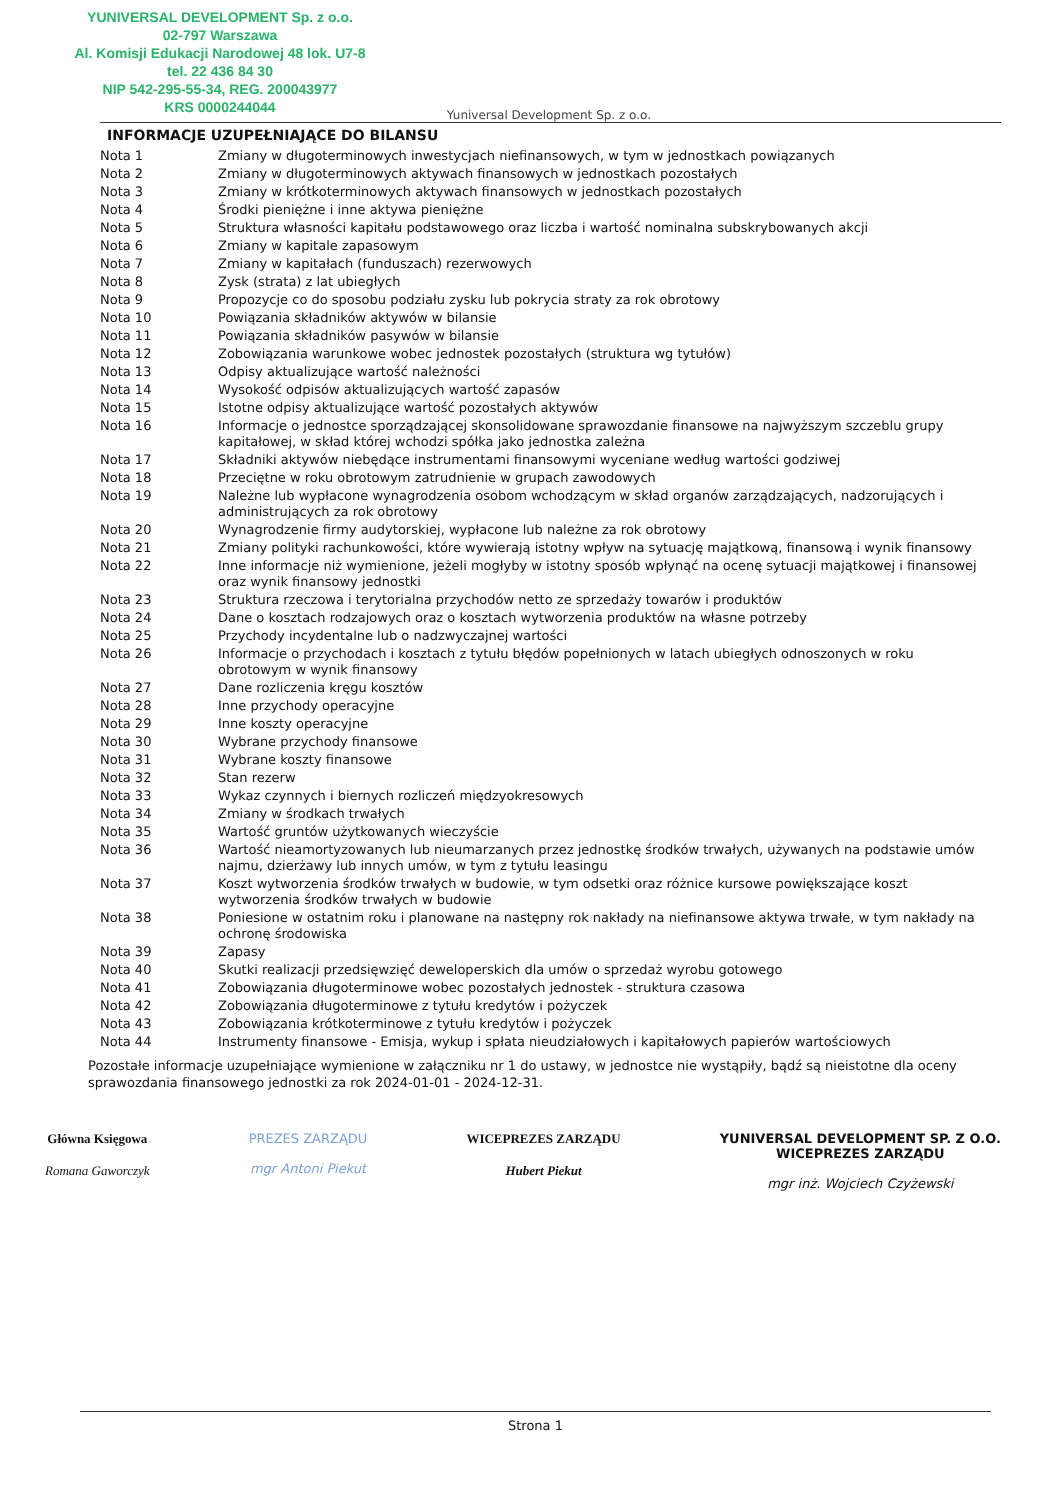YUNIVERSAL DEVELOPMENT Sp. z o.o.
02-797 Warszawa
Al. Komisji Edukacji Narodowej 48 lok. U7-8
tel. 22 436 84 30
NIP 542-295-55-34, REG. 200043977
KRS 0000244044
Yuniversal Development Sp. z o.o.
INFORMACJE UZUPEŁNIAJĄCE DO BILANSU
| Nota 1 | Zmiany w długoterminowych inwestycjach niefinansowych, w tym w jednostkach powiązanych |
| Nota 2 | Zmiany w długoterminowych aktywach finansowych w jednostkach pozostałych |
| Nota 3 | Zmiany w krótkoterminowych aktywach finansowych w jednostkach pozostałych |
| Nota 4 | Środki pieniężne i inne aktywa pieniężne |
| Nota 5 | Struktura własności kapitału podstawowego oraz liczba i wartość nominalna subskrybowanych akcji |
| Nota 6 | Zmiany w kapitale zapasowym |
| Nota 7 | Zmiany w kapitałach (funduszach) rezerwowych |
| Nota 8 | Zysk (strata) z lat ubiegłych |
| Nota 9 | Propozycje co do sposobu podziału zysku lub pokrycia straty za rok obrotowy |
| Nota 10 | Powiązania składników aktywów w bilansie |
| Nota 11 | Powiązania składników pasywów w bilansie |
| Nota 12 | Zobowiązania warunkowe wobec jednostek pozostałych (struktura wg tytułów) |
| Nota 13 | Odpisy aktualizujące wartość należności |
| Nota 14 | Wysokość odpisów aktualizujących wartość zapasów |
| Nota 15 | Istotne odpisy aktualizujące wartość pozostałych aktywów |
| Nota 16 | Informacje o jednostce sporządzającej skonsolidowane sprawozdanie finansowe na najwyższym szczeblu grupy kapitałowej, w skład której wchodzi spółka jako jednostka zależna |
| Nota 17 | Składniki aktywów niebędące instrumentami finansowymi wyceniane według wartości godziwej |
| Nota 18 | Przeciętne w roku obrotowym zatrudnienie w grupach zawodowych |
| Nota 19 | Należne lub wypłacone wynagrodzenia osobom wchodzącym w skład organów zarządzających, nadzorujących i administrujących za rok obrotowy |
| Nota 20 | Wynagrodzenie firmy audytorskiej, wypłacone lub należne za rok obrotowy |
| Nota 21 | Zmiany polityki rachunkowości, które wywierają istotny wpływ na sytuację majątkową, finansową i wynik finansowy |
| Nota 22 | Inne informacje niż wymienione, jeżeli mogłyby w istotny sposób wpłynąć na ocenę sytuacji majątkowej i finansowej oraz wynik finansowy jednostki |
| Nota 23 | Struktura rzeczowa i terytorialna przychodów netto ze sprzedaży towarów i produktów |
| Nota 24 | Dane o kosztach rodzajowych oraz o kosztach wytworzenia produktów na własne potrzeby |
| Nota 25 | Przychody incydentalne lub o nadzwyczajnej wartości |
| Nota 26 | Informacje o przychodach i kosztach z tytułu błędów popełnionych w latach ubiegłych odnoszonych w roku obrotowym w wynik finansowy |
| Nota 27 | Dane rozliczenia kręgu kosztów |
| Nota 28 | Inne przychody operacyjne |
| Nota 29 | Inne koszty operacyjne |
| Nota 30 | Wybrane przychody finansowe |
| Nota 31 | Wybrane koszty finansowe |
| Nota 32 | Stan rezerw |
| Nota 33 | Wykaz czynnych i biernych rozliczeń międzyokresowych |
| Nota 34 | Zmiany w środkach trwałych |
| Nota 35 | Wartość gruntów użytkowanych wieczyście |
| Nota 36 | Wartość nieamortyzowanych lub nieumarzanych przez jednostkę środków trwałych, używanych na podstawie umów najmu, dzierżawy lub innych umów, w tym z tytułu leasingu |
| Nota 37 | Koszt wytworzenia środków trwałych w budowie, w tym odsetki oraz różnice kursowe powiększające koszt wytworzenia środków trwałych w budowie |
| Nota 38 | Poniesione w ostatnim roku i planowane na następny rok nakłady na niefinansowe aktywa trwałe, w tym nakłady na ochronę środowiska |
| Nota 39 | Zapasy |
| Nota 40 | Skutki realizacji przedsięwzięć deweloperskich dla umów o sprzedaż wyrobu gotowego |
| Nota 41 | Zobowiązania długoterminowe wobec pozostałych jednostek - struktura czasowa |
| Nota 42 | Zobowiązania długoterminowe z tytułu kredytów i pożyczek |
| Nota 43 | Zobowiązania krótkoterminowe z tytułu kredytów i pożyczek |
| Nota 44 | Instrumenty finansowe - Emisja, wykup i spłata nieudziałowych i kapitałowych papierów wartościowych |
Pozostałe informacje uzupełniające wymienione w załączniku nr 1 do ustawy, w jednostce nie wystąpiły, bądź są nieistotne dla oceny sprawozdania finansowego jednostki za rok 2024-01-01 - 2024-12-31.
Główna Księgowa
Romana Gaworczyk
PREZES ZARZĄDU
mgr Antoni Piekut
WICEPREZES ZARZĄDU
Hubert Piekut
YUNIVERSAL DEVELOPMENT SP. Z O.O.
WICEPREZES ZARZĄDU
mgr inż. Wojciech Czyżewski
Strona 1